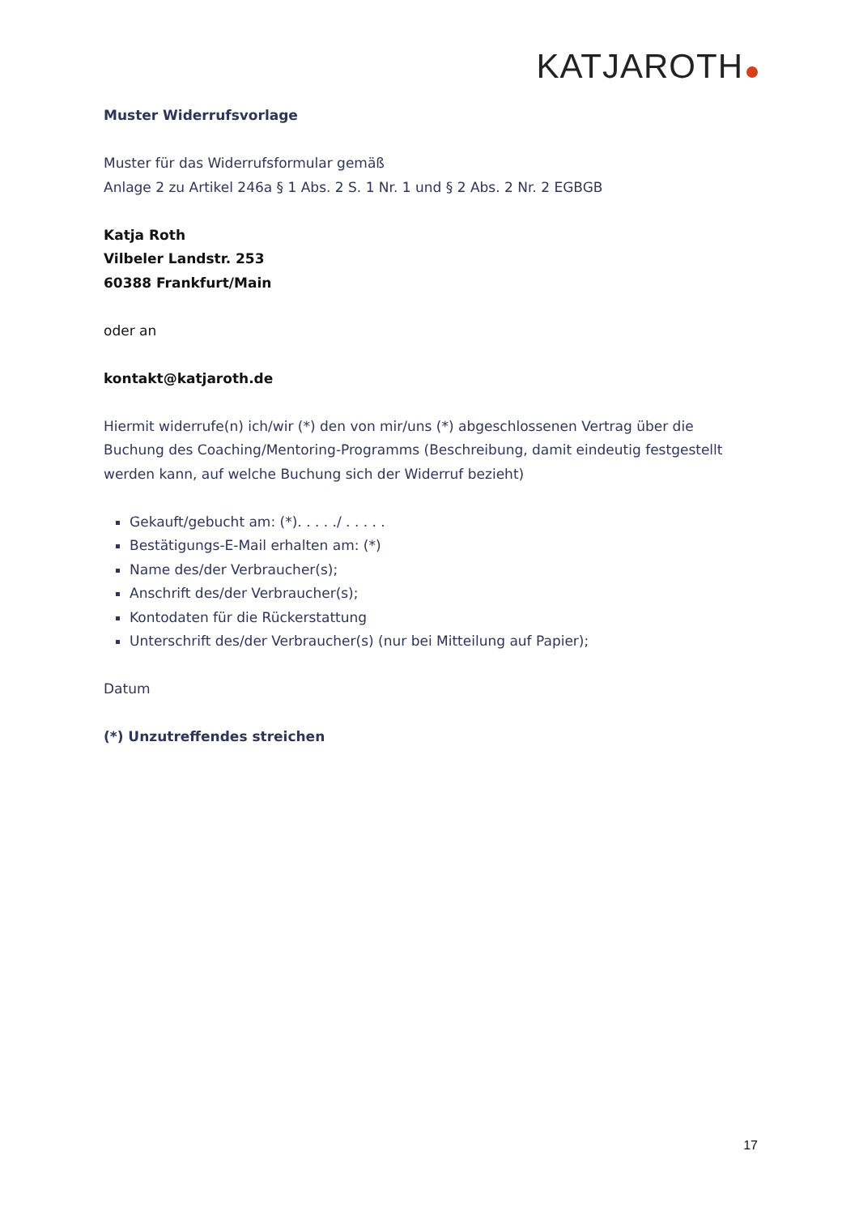KATJAROTH
Muster Widerrufsvorlage
Muster für das Widerrufsformular gemäß
Anlage 2 zu Artikel 246a § 1 Abs. 2 S. 1 Nr. 1 und § 2 Abs. 2 Nr. 2 EGBGB
Katja Roth
Vilbeler Landstr. 253
60388 Frankfurt/Main
oder an
kontakt@katjaroth.de
Hiermit widerrufe(n) ich/wir (*) den von mir/uns (*) abgeschlossenen Vertrag über die Buchung des Coaching/Mentoring-Programms (Beschreibung, damit eindeutig festgestellt werden kann, auf welche Buchung sich der Widerruf bezieht)
Gekauft/gebucht am: (*). . . . ./ . . . . .
Bestätigungs-E-Mail erhalten am: (*)
Name des/der Verbraucher(s);
Anschrift des/der Verbraucher(s);
Kontodaten für die Rückerstattung
Unterschrift des/der Verbraucher(s) (nur bei Mitteilung auf Papier);
Datum
(*) Unzutreffendes streichen
17